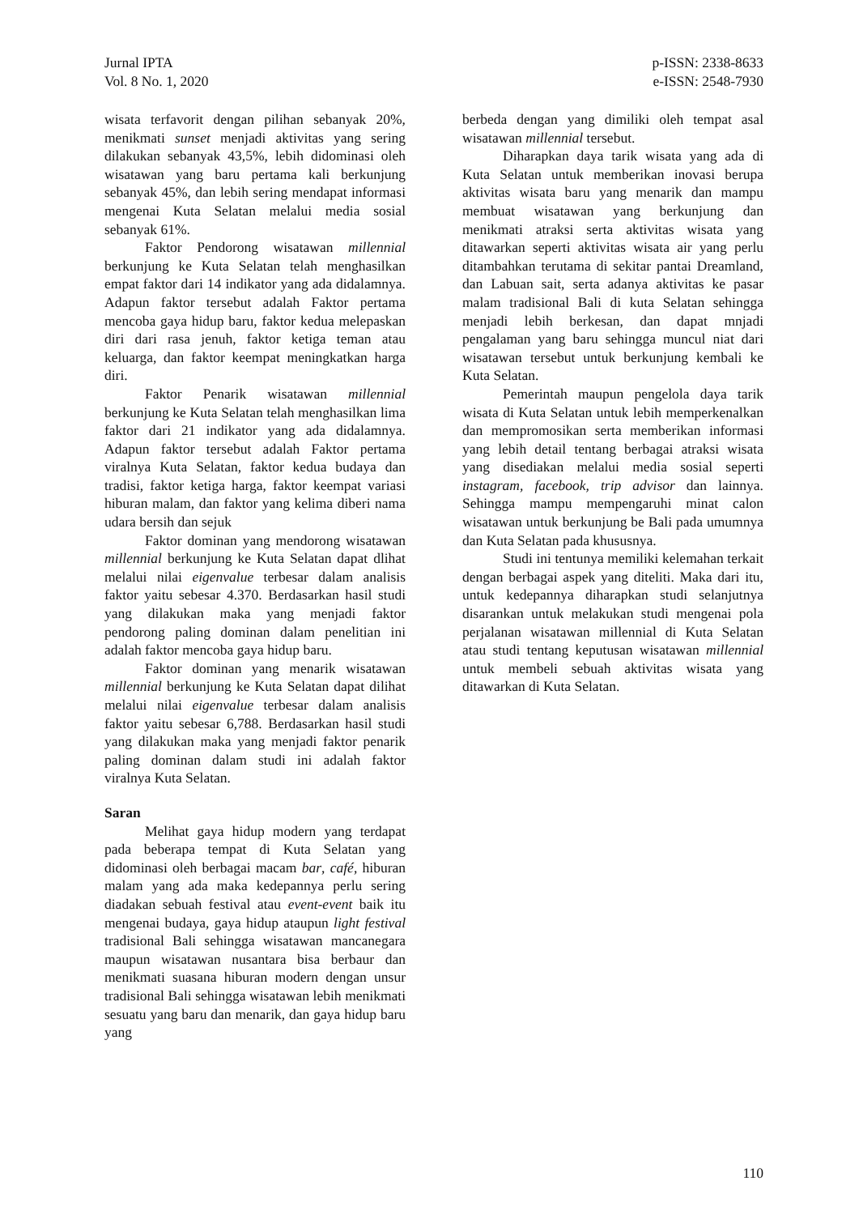Jurnal IPTA
Vol. 8 No. 1, 2020
p-ISSN: 2338-8633
e-ISSN: 2548-7930
wisata terfavorit dengan pilihan sebanyak 20%, menikmati sunset menjadi aktivitas yang sering dilakukan sebanyak 43,5%, lebih didominasi oleh wisatawan yang baru pertama kali berkunjung sebanyak 45%, dan lebih sering mendapat informasi mengenai Kuta Selatan melalui media sosial sebanyak 61%.
Faktor Pendorong wisatawan millennial berkunjung ke Kuta Selatan telah menghasilkan empat faktor dari 14 indikator yang ada didalamnya. Adapun faktor tersebut adalah Faktor pertama mencoba gaya hidup baru, faktor kedua melepaskan diri dari rasa jenuh, faktor ketiga teman atau keluarga, dan faktor keempat meningkatkan harga diri.
Faktor Penarik wisatawan millennial berkunjung ke Kuta Selatan telah menghasilkan lima faktor dari 21 indikator yang ada didalamnya. Adapun faktor tersebut adalah Faktor pertama viralnya Kuta Selatan, faktor kedua budaya dan tradisi, faktor ketiga harga, faktor keempat variasi hiburan malam, dan faktor yang kelima diberi nama udara bersih dan sejuk
Faktor dominan yang mendorong wisatawan millennial berkunjung ke Kuta Selatan dapat dlihat melalui nilai eigenvalue terbesar dalam analisis faktor yaitu sebesar 4.370. Berdasarkan hasil studi yang dilakukan maka yang menjadi faktor pendorong paling dominan dalam penelitian ini adalah faktor mencoba gaya hidup baru.
Faktor dominan yang menarik wisatawan millennial berkunjung ke Kuta Selatan dapat dilihat melalui nilai eigenvalue terbesar dalam analisis faktor yaitu sebesar 6,788. Berdasarkan hasil studi yang dilakukan maka yang menjadi faktor penarik paling dominan dalam studi ini adalah faktor viralnya Kuta Selatan.
Saran
Melihat gaya hidup modern yang terdapat pada beberapa tempat di Kuta Selatan yang didominasi oleh berbagai macam bar, café, hiburan malam yang ada maka kedepannya perlu sering diadakan sebuah festival atau event-event baik itu mengenai budaya, gaya hidup ataupun light festival tradisional Bali sehingga wisatawan mancanegara maupun wisatawan nusantara bisa berbaur dan menikmati suasana hiburan modern dengan unsur tradisional Bali sehingga wisatawan lebih menikmati sesuatu yang baru dan menarik, dan gaya hidup baru yang
berbeda dengan yang dimiliki oleh tempat asal wisatawan millennial tersebut.
Diharapkan daya tarik wisata yang ada di Kuta Selatan untuk memberikan inovasi berupa aktivitas wisata baru yang menarik dan mampu membuat wisatawan yang berkunjung dan menikmati atraksi serta aktivitas wisata yang ditawarkan seperti aktivitas wisata air yang perlu ditambahkan terutama di sekitar pantai Dreamland, dan Labuan sait, serta adanya aktivitas ke pasar malam tradisional Bali di kuta Selatan sehingga menjadi lebih berkesan, dan dapat mnjadi pengalaman yang baru sehingga muncul niat dari wisatawan tersebut untuk berkunjung kembali ke Kuta Selatan.
Pemerintah maupun pengelola daya tarik wisata di Kuta Selatan untuk lebih memperkenalkan dan mempromosikan serta memberikan informasi yang lebih detail tentang berbagai atraksi wisata yang disediakan melalui media sosial seperti instagram, facebook, trip advisor dan lainnya. Sehingga mampu mempengaruhi minat calon wisatawan untuk berkunjung be Bali pada umumnya dan Kuta Selatan pada khususnya.
Studi ini tentunya memiliki kelemahan terkait dengan berbagai aspek yang diteliti. Maka dari itu, untuk kedepannya diharapkan studi selanjutnya disarankan untuk melakukan studi mengenai pola perjalanan wisatawan millennial di Kuta Selatan atau studi tentang keputusan wisatawan millennial untuk membeli sebuah aktivitas wisata yang ditawarkan di Kuta Selatan.
110